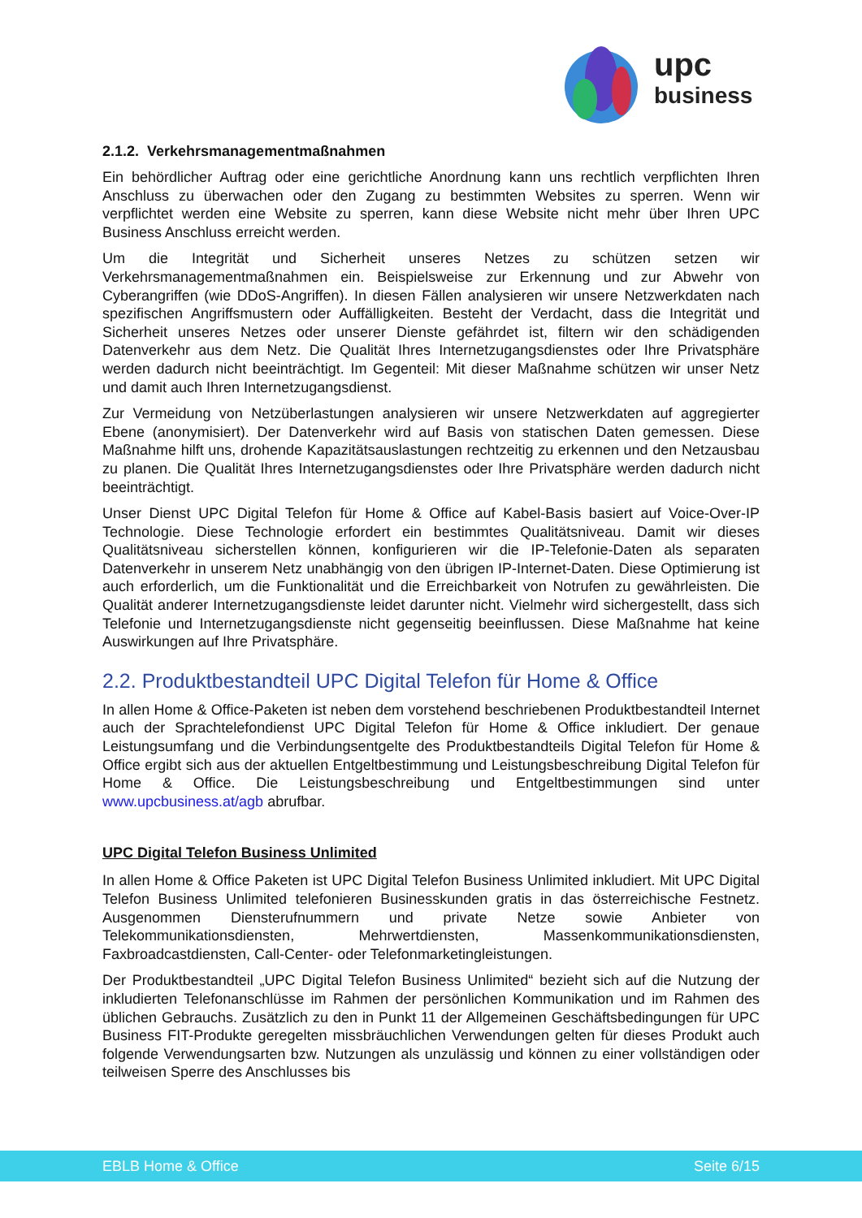upc
business
2.1.2. Verkehrsmanagementmaßnahmen
Ein behördlicher Auftrag oder eine gerichtliche Anordnung kann uns rechtlich verpflichten Ihren Anschluss zu überwachen oder den Zugang zu bestimmten Websites zu sperren. Wenn wir verpflichtet werden eine Website zu sperren, kann diese Website nicht mehr über Ihren UPC Business Anschluss erreicht werden.
Um die Integrität und Sicherheit unseres Netzes zu schützen setzen wir Verkehrsmanagementmaßnahmen ein. Beispielsweise zur Erkennung und zur Abwehr von Cyberangriffen (wie DDoS-Angriffen). In diesen Fällen analysieren wir unsere Netzwerkdaten nach spezifischen Angriffsmustern oder Auffälligkeiten. Besteht der Verdacht, dass die Integrität und Sicherheit unseres Netzes oder unserer Dienste gefährdet ist, filtern wir den schädigenden Datenverkehr aus dem Netz. Die Qualität Ihres Internetzugangsdienstes oder Ihre Privatsphäre werden dadurch nicht beeinträchtigt. Im Gegenteil: Mit dieser Maßnahme schützen wir unser Netz und damit auch Ihren Internetzugangsdienst.
Zur Vermeidung von Netzüberlastungen analysieren wir unsere Netzwerkdaten auf aggregierter Ebene (anonymisiert). Der Datenverkehr wird auf Basis von statischen Daten gemessen. Diese Maßnahme hilft uns, drohende Kapazitätsauslastungen rechtzeitig zu erkennen und den Netzausbau zu planen. Die Qualität Ihres Internetzugangsdienstes oder Ihre Privatsphäre werden dadurch nicht beeinträchtigt.
Unser Dienst UPC Digital Telefon für Home & Office auf Kabel-Basis basiert auf Voice-Over-IP Technologie. Diese Technologie erfordert ein bestimmtes Qualitätsniveau. Damit wir dieses Qualitätsniveau sicherstellen können, konfigurieren wir die IP-Telefonie-Daten als separaten Datenverkehr in unserem Netz unabhängig von den übrigen IP-Internet-Daten. Diese Optimierung ist auch erforderlich, um die Funktionalität und die Erreichbarkeit von Notrufen zu gewährleisten. Die Qualität anderer Internetzugangsdienste leidet darunter nicht. Vielmehr wird sichergestellt, dass sich Telefonie und Internetzugangsdienste nicht gegenseitig beeinflussen. Diese Maßnahme hat keine Auswirkungen auf Ihre Privatsphäre.
2.2. Produktbestandteil UPC Digital Telefon für Home & Office
In allen Home & Office-Paketen ist neben dem vorstehend beschriebenen Produktbestandteil Internet auch der Sprachtelefondienst UPC Digital Telefon für Home & Office inkludiert. Der genaue Leistungsumfang und die Verbindungsentgelte des Produktbestandteils Digital Telefon für Home & Office ergibt sich aus der aktuellen Entgeltbestimmung und Leistungsbeschreibung Digital Telefon für Home & Office. Die Leistungsbeschreibung und Entgeltbestimmungen sind unter www.upcbusiness.at/agb abrufbar.
UPC Digital Telefon Business Unlimited
In allen Home & Office Paketen ist UPC Digital Telefon Business Unlimited inkludiert. Mit UPC Digital Telefon Business Unlimited telefonieren Businesskunden gratis in das österreichische Festnetz. Ausgenommen Diensterufnummern und private Netze sowie Anbieter von Telekommunikationsdiensten, Mehrwertdiensten, Massenkommunikationsdiensten, Faxbroadcastdiensten, Call-Center- oder Telefonmarketingleistungen.
Der Produktbestandteil „UPC Digital Telefon Business Unlimited“ bezieht sich auf die Nutzung der inkludierten Telefonanschlüsse im Rahmen der persönlichen Kommunikation und im Rahmen des üblichen Gebrauchs. Zusätzlich zu den in Punkt 11 der Allgemeinen Geschäftsbedingungen für UPC Business FIT-Produkte geregelten missbräuchlichen Verwendungen gelten für dieses Produkt auch folgende Verwendungsarten bzw. Nutzungen als unzulässig und können zu einer vollständigen oder teilweisen Sperre des Anschlusses bis
EBLB Home & Office Seite 6/15